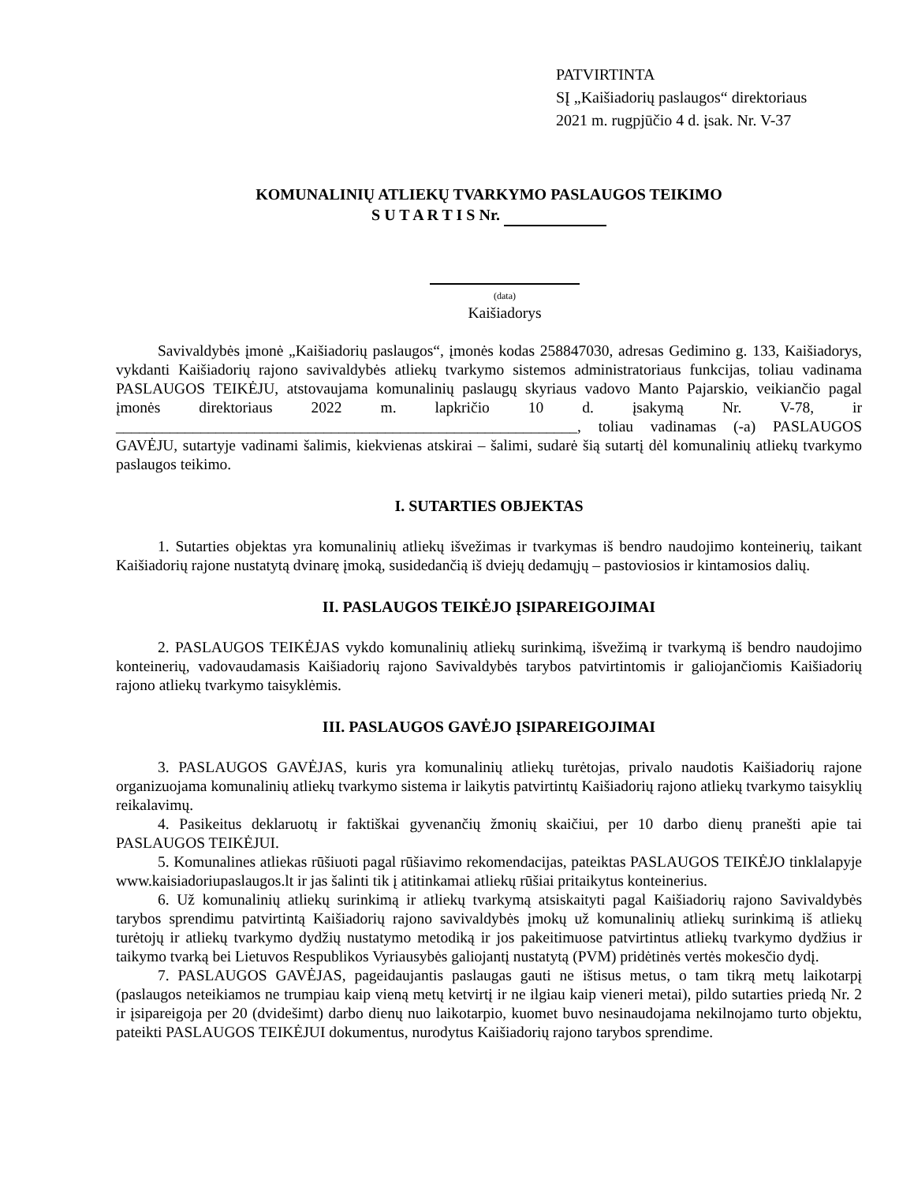PATVIRTINTA
SĮ „Kaišiadorių paslaugos“ direktoriaus
2021 m. rugpjūčio 4 d. įsak. Nr. V-37
KOMUNALINIŲ ATLIEKŲ TVARKYMO PASLAUGOS TEIKIMO
S U T A R T I S Nr.
(data)
Kaišiadorys
Savivaldybės įmonė „Kaišiadorių paslaugos“, įmonės kodas 258847030, adresas Gedimino g. 133, Kaišiadorys, vykdanti Kaišiadorių rajono savivaldybės atliekų tvarkymo sistemos administratoriaus funkcijas, toliau vadinama PASLAUGOS TEIKĖJU, atstovaujama komunalinių paslaugų skyriaus vadovo Manto Pajarskio, veikiančio pagal įmonės direktoriaus 2022 m. lapkričio 10 d. įsakymą Nr. V-78, ir ____________________________________________________________, toliau vadinamas (-a) PASLAUGOS GAVĖJU, sutartyje vadinami šalimis, kiekvienas atskirai – šalimi, sudarė šią sutartį dėl komunalinių atliekų tvarkymo paslaugos teikimo.
I. SUTARTIES OBJEKTAS
1. Sutarties objektas yra komunalinių atliekų išvežimas ir tvarkymas iš bendro naudojimo konteinerių, taikant Kaišiadorių rajone nustatytą dvinarę įmoką, susidedančią iš dviejų dedamųjų – pastoviosios ir kintamosios dalių.
II. PASLAUGOS TEIKĖJO ĮSIPAREIGOJIMAI
2. PASLAUGOS TEIKĖJAS vykdo komunalinių atliekų surinkimą, išvežimą ir tvarkymą iš bendro naudojimo konteinerių, vadovaudamasis Kaišiadorių rajono Savivaldybės tarybos patvirtintomis ir galiojančiomis Kaišiadorių rajono atliekų tvarkymo taisyklėmis.
III. PASLAUGOS GAVĖJO ĮSIPAREIGOJIMAI
3. PASLAUGOS GAVĖJAS, kuris yra komunalinių atliekų turėtojas, privalo naudotis Kaišiadorių rajone organizuojama komunalinių atliekų tvarkymo sistema ir laikytis patvirtintų Kaišiadorių rajono atliekų tvarkymo taisyklių reikalavimų.
4. Pasikeitus deklaruotų ir faktiškai gyvenančių žmonių skaičiui, per 10 darbo dienų pranešti apie tai PASLAUGOS TEIKĖJUI.
5. Komunalines atliekas rūšiuoti pagal rūšiavimo rekomendacijas, pateiktas PASLAUGOS TEIKĖJO tinklalapyje www.kaisiadoriupaslaugos.lt ir jas šalinti tik į atitinkamai atliekų rūšiai pritaikytus konteinerius.
6. Už komunalinių atliekų surinkimą ir atliekų tvarkymą atsiskaityti pagal Kaišiadorių rajono Savivaldybės tarybos sprendimu patvirtintą Kaišiadorių rajono savivaldybės įmokų už komunalinių atliekų surinkimą iš atliekų turėtojų ir atliekų tvarkymo dydžių nustatymo metodiką ir jos pakeitimuose patvirtintus atliekų tvarkymo dydžius ir taikymo tvarką bei Lietuvos Respublikos Vyriausybės galiojantį nustatytą (PVM) pridėtinės vertės mokesčio dydį.
7. PASLAUGOS GAVĖJAS, pageidaujantis paslaugas gauti ne ištisus metus, o tam tikrą metų laikotarpį (paslaugos neteikiamos ne trumpiau kaip vieną metų ketvirtį ir ne ilgiau kaip vieneri metai), pildo sutarties priedą Nr. 2 ir įsipareigoja per 20 (dvidešimt) darbo dienų nuo laikotarpio, kuomet buvo nesinaudojama nekilnojamo turto objektu, pateikti PASLAUGOS TEIKĖJUI dokumentus, nurodytus Kaišiadorių rajono tarybos sprendime.